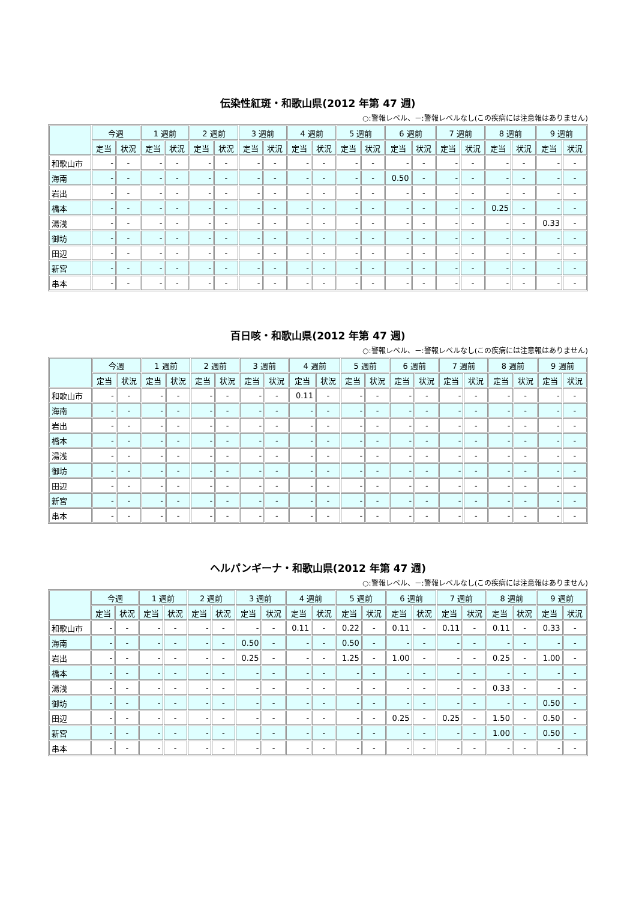伝染性紅斑・和歌山県(2012 年第 47 週)
○:警報レベル、－:警報レベルなし(この疾病には注意報はありません)
| | 今週 | | 1 週前 | | 2 週前 | | 3 週前 | | 4 週前 | | 5 週前 | | 6 週前 | | 7 週前 | | 8 週前 | | 9 週前 | |
| --- | --- | --- | --- | --- | --- | --- | --- | --- | --- | --- | --- | --- | --- | --- | --- | --- | --- | --- | --- | --- |
| | 定当 | 状況 | 定当 | 状況 | 定当 | 状況 | 定当 | 状況 | 定当 | 状況 | 定当 | 状況 | 定当 | 状況 | 定当 | 状況 | 定当 | 状況 | 定当 | 状況 |
| 和歌山市 | - | - | - | - | - | - | - | - | - | - | - | - | - | - | - | - | - | - | - | - |
| 海南 | - | - | - | - | - | - | - | - | - | - | - | - | 0.50 | - | - | - | - | - | - | - |
| 岩出 | - | - | - | - | - | - | - | - | - | - | - | - | - | - | - | - | - | - | - | - |
| 橋本 | - | - | - | - | - | - | - | - | - | - | - | - | - | - | - | - | 0.25 | - | - | - |
| 湯浅 | - | - | - | - | - | - | - | - | - | - | - | - | - | - | - | - | - | - | 0.33 | - |
| 御坊 | - | - | - | - | - | - | - | - | - | - | - | - | - | - | - | - | - | - | - | - |
| 田辺 | - | - | - | - | - | - | - | - | - | - | - | - | - | - | - | - | - | - | - | - |
| 新宮 | - | - | - | - | - | - | - | - | - | - | - | - | - | - | - | - | - | - | - | - |
| 串本 | - | - | - | - | - | - | - | - | - | - | - | - | - | - | - | - | - | - | - | - |
百日咳・和歌山県(2012 年第 47 週)
○:警報レベル、－:警報レベルなし(この疾病には注意報はありません)
| | 今週 | | 1 週前 | | 2 週前 | | 3 週前 | | 4 週前 | | 5 週前 | | 6 週前 | | 7 週前 | | 8 週前 | | 9 週前 | |
| --- | --- | --- | --- | --- | --- | --- | --- | --- | --- | --- | --- | --- | --- | --- | --- | --- | --- | --- | --- | --- |
| | 定当 | 状況 | 定当 | 状況 | 定当 | 状況 | 定当 | 状況 | 定当 | 状況 | 定当 | 状況 | 定当 | 状況 | 定当 | 状況 | 定当 | 状況 | 定当 | 状況 |
| 和歌山市 | - | - | - | - | - | - | - | - | 0.11 | - | - | - | - | - | - | - | - | - | - | - |
| 海南 | - | - | - | - | - | - | - | - | - | - | - | - | - | - | - | - | - | - | - | - |
| 岩出 | - | - | - | - | - | - | - | - | - | - | - | - | - | - | - | - | - | - | - | - |
| 橋本 | - | - | - | - | - | - | - | - | - | - | - | - | - | - | - | - | - | - | - | - |
| 湯浅 | - | - | - | - | - | - | - | - | - | - | - | - | - | - | - | - | - | - | - | - |
| 御坊 | - | - | - | - | - | - | - | - | - | - | - | - | - | - | - | - | - | - | - | - |
| 田辺 | - | - | - | - | - | - | - | - | - | - | - | - | - | - | - | - | - | - | - | - |
| 新宮 | - | - | - | - | - | - | - | - | - | - | - | - | - | - | - | - | - | - | - | - |
| 串本 | - | - | - | - | - | - | - | - | - | - | - | - | - | - | - | - | - | - | - | - |
ヘルパンギーナ・和歌山県(2012 年第 47 週)
○:警報レベル、－:警報レベルなし(この疾病には注意報はありません)
| | 今週 | | 1 週前 | | 2 週前 | | 3 週前 | | 4 週前 | | 5 週前 | | 6 週前 | | 7 週前 | | 8 週前 | | 9 週前 | |
| --- | --- | --- | --- | --- | --- | --- | --- | --- | --- | --- | --- | --- | --- | --- | --- | --- | --- | --- | --- | --- |
| | 定当 | 状況 | 定当 | 状況 | 定当 | 状況 | 定当 | 状況 | 定当 | 状況 | 定当 | 状況 | 定当 | 状況 | 定当 | 状況 | 定当 | 状況 | 定当 | 状況 |
| 和歌山市 | - | - | - | - | - | - | - | - | 0.11 | - | 0.22 | - | 0.11 | - | 0.11 | - | 0.11 | - | 0.33 | - |
| 海南 | - | - | - | - | - | - | 0.50 | - | - | - | 0.50 | - | - | - | - | - | - | - | - | - |
| 岩出 | - | - | - | - | - | - | 0.25 | - | - | - | 1.25 | - | 1.00 | - | - | - | 0.25 | - | 1.00 | - |
| 橋本 | - | - | - | - | - | - | - | - | - | - | - | - | - | - | - | - | - | - | - | - |
| 湯浅 | - | - | - | - | - | - | - | - | - | - | - | - | - | - | - | - | 0.33 | - | - | - |
| 御坊 | - | - | - | - | - | - | - | - | - | - | - | - | - | - | - | - | - | - | 0.50 | - |
| 田辺 | - | - | - | - | - | - | - | - | - | - | - | - | 0.25 | - | 0.25 | - | 1.50 | - | 0.50 | - |
| 新宮 | - | - | - | - | - | - | - | - | - | - | - | - | - | - | - | - | 1.00 | - | 0.50 | - |
| 串本 | - | - | - | - | - | - | - | - | - | - | - | - | - | - | - | - | - | - | - | - |